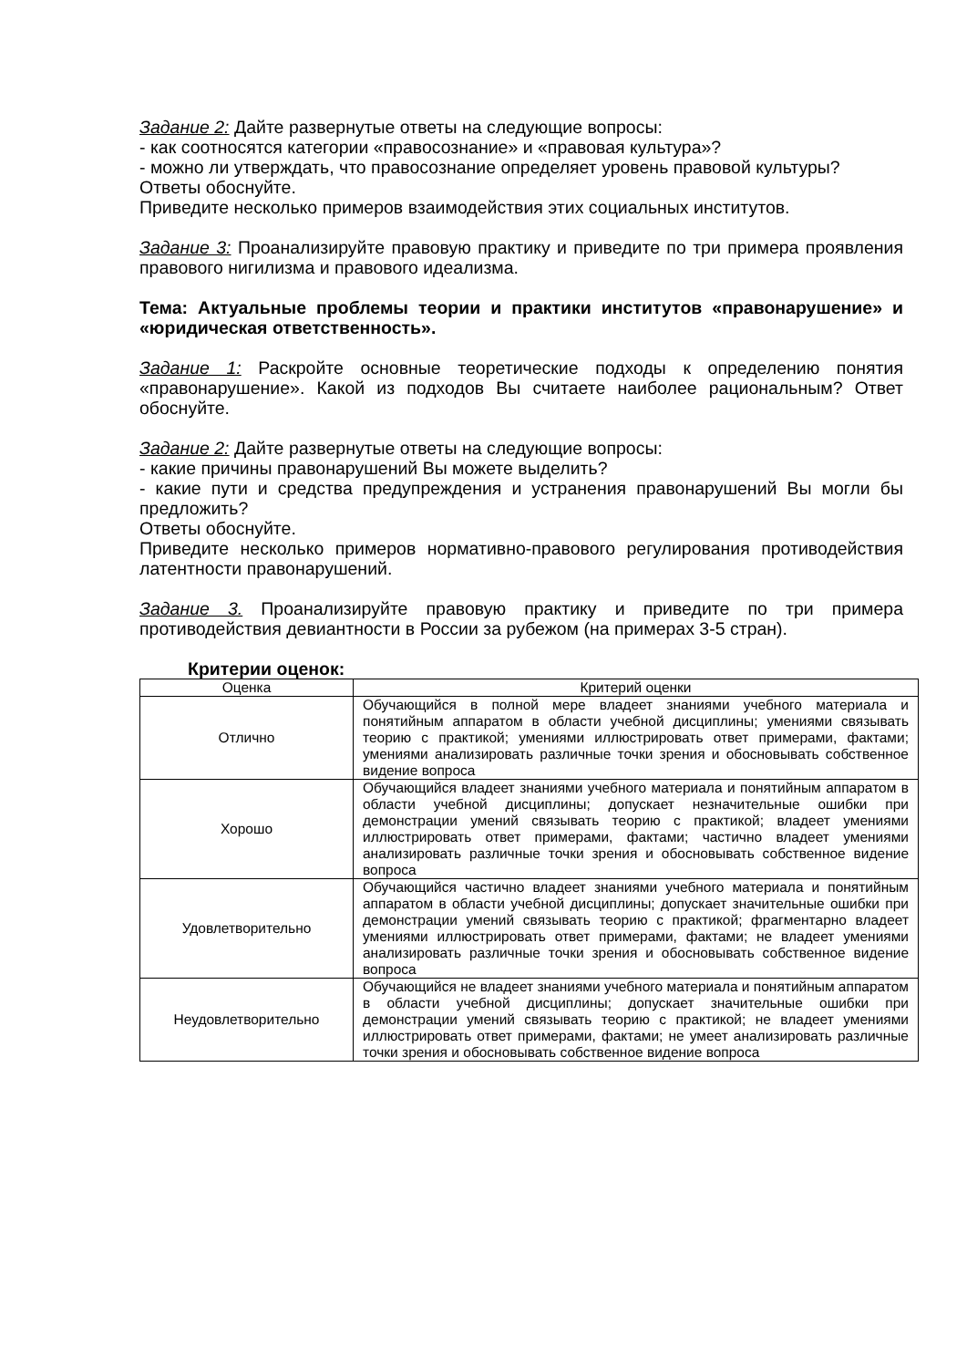Задание 2: Дайте развернутые ответы на следующие вопросы:
- как соотносятся категории «правосознание» и «правовая культура»?
- можно ли утверждать, что правосознание определяет уровень правовой культуры?
Ответы обоснуйте.
Приведите несколько примеров взаимодействия этих социальных институтов.
Задание 3: Проанализируйте правовую практику и приведите по три примера проявления правового нигилизма и правового идеализма.
Тема: Актуальные проблемы теории и практики институтов «правонарушение» и «юридическая ответственность».
Задание 1: Раскройте основные теоретические подходы к определению понятия «правонарушение». Какой из подходов Вы считаете наиболее рациональным? Ответ обоснуйте.
Задание 2: Дайте развернутые ответы на следующие вопросы:
- какие причины правонарушений Вы можете выделить?
- какие пути и средства предупреждения и устранения правонарушений Вы могли бы предложить?
Ответы обоснуйте.
Приведите несколько примеров нормативно-правового регулирования противодействия латентности правонарушений.
Задание 3. Проанализируйте правовую практику и приведите по три примера противодействия девиантности в России за рубежом (на примерах 3-5 стран).
Критерии оценок:
| Оценка | Критерий оценки |
| --- | --- |
| Отлично | Обучающийся в полной мере владеет знаниями учебного материала и понятийным аппаратом в области учебной дисциплины; умениями связывать теорию с практикой; умениями иллюстрировать ответ примерами, фактами; умениями анализировать различные точки зрения и обосновывать собственное видение вопроса |
| Хорошо | Обучающийся владеет знаниями учебного материала и понятийным аппаратом в области учебной дисциплины; допускает незначительные ошибки при демонстрации умений связывать теорию с практикой; владеет умениями иллюстрировать ответ примерами, фактами; частично владеет умениями анализировать различные точки зрения и обосновывать собственное видение вопроса |
| Удовлетворительно | Обучающийся частично владеет знаниями учебного материала и понятийным аппаратом в области учебной дисциплины; допускает значительные ошибки при демонстрации умений связывать теорию с практикой; фрагментарно владеет умениями иллюстрировать ответ примерами, фактами; не владеет умениями анализировать различные точки зрения и обосновывать собственное видение вопроса |
| Неудовлетворительно | Обучающийся не владеет знаниями учебного материала и понятийным аппаратом в области учебной дисциплины; допускает значительные ошибки при демонстрации умений связывать теорию с практикой; не владеет умениями иллюстрировать ответ примерами, фактами; не умеет анализировать различные точки зрения и обосновывать собственное видение вопроса |